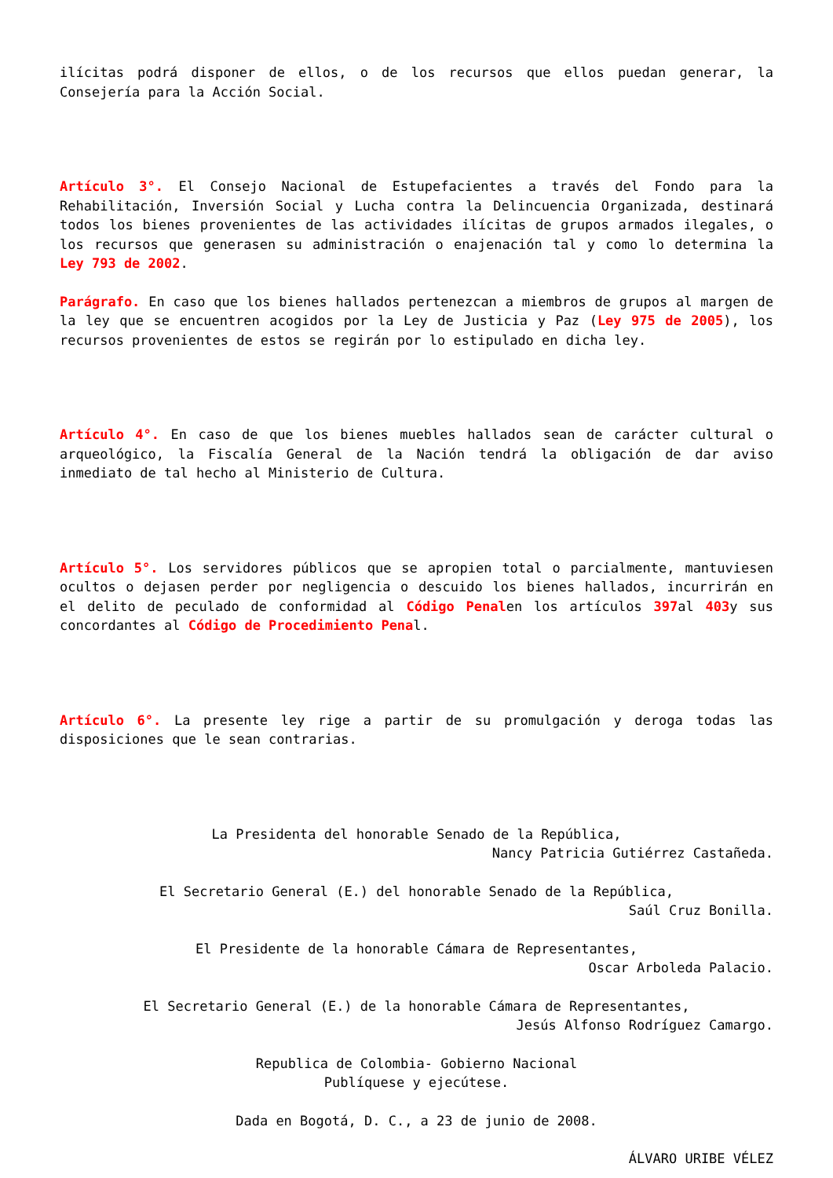ilícitas podrá disponer de ellos, o de los recursos que ellos puedan generar, la Consejería para la Acción Social.
Artículo 3°. El Consejo Nacional de Estupefacientes a través del Fondo para la Rehabilitación, Inversión Social y Lucha contra la Delincuencia Organizada, destinará todos los bienes provenientes de las actividades ilícitas de grupos armados ilegales, o los recursos que generasen su administración o enajenación tal y como lo determina la Ley 793 de 2002.
Parágrafo. En caso que los bienes hallados pertenezcan a miembros de grupos al margen de la ley que se encuentren acogidos por la Ley de Justicia y Paz (Ley 975 de 2005), los recursos provenientes de estos se regirán por lo estipulado en dicha ley.
Artículo 4°. En caso de que los bienes muebles hallados sean de carácter cultural o arqueológico, la Fiscalía General de la Nación tendrá la obligación de dar aviso inmediato de tal hecho al Ministerio de Cultura.
Artículo 5°. Los servidores públicos que se apropien total o parcialmente, mantuviesen ocultos o dejasen perder por negligencia o descuido los bienes hallados, incurrirán en el delito de peculado de conformidad al Código Penalen los artículos 397al 403y sus concordantes al Código de Procedimiento Penal.
Artículo 6°. La presente ley rige a partir de su promulgación y deroga todas las disposiciones que le sean contrarias.
La Presidenta del honorable Senado de la República,
Nancy Patricia Gutiérrez Castañeda.
El Secretario General (E.) del honorable Senado de la República,
Saúl Cruz Bonilla.
El Presidente de la honorable Cámara de Representantes,
Oscar Arboleda Palacio.
El Secretario General (E.) de la honorable Cámara de Representantes,
Jesús Alfonso Rodríguez Camargo.
Republica de Colombia- Gobierno Nacional
Publíquese y ejecútese.
Dada en Bogotá, D. C., a 23 de junio de 2008.
ÁLVARO URIBE VÉLEZ